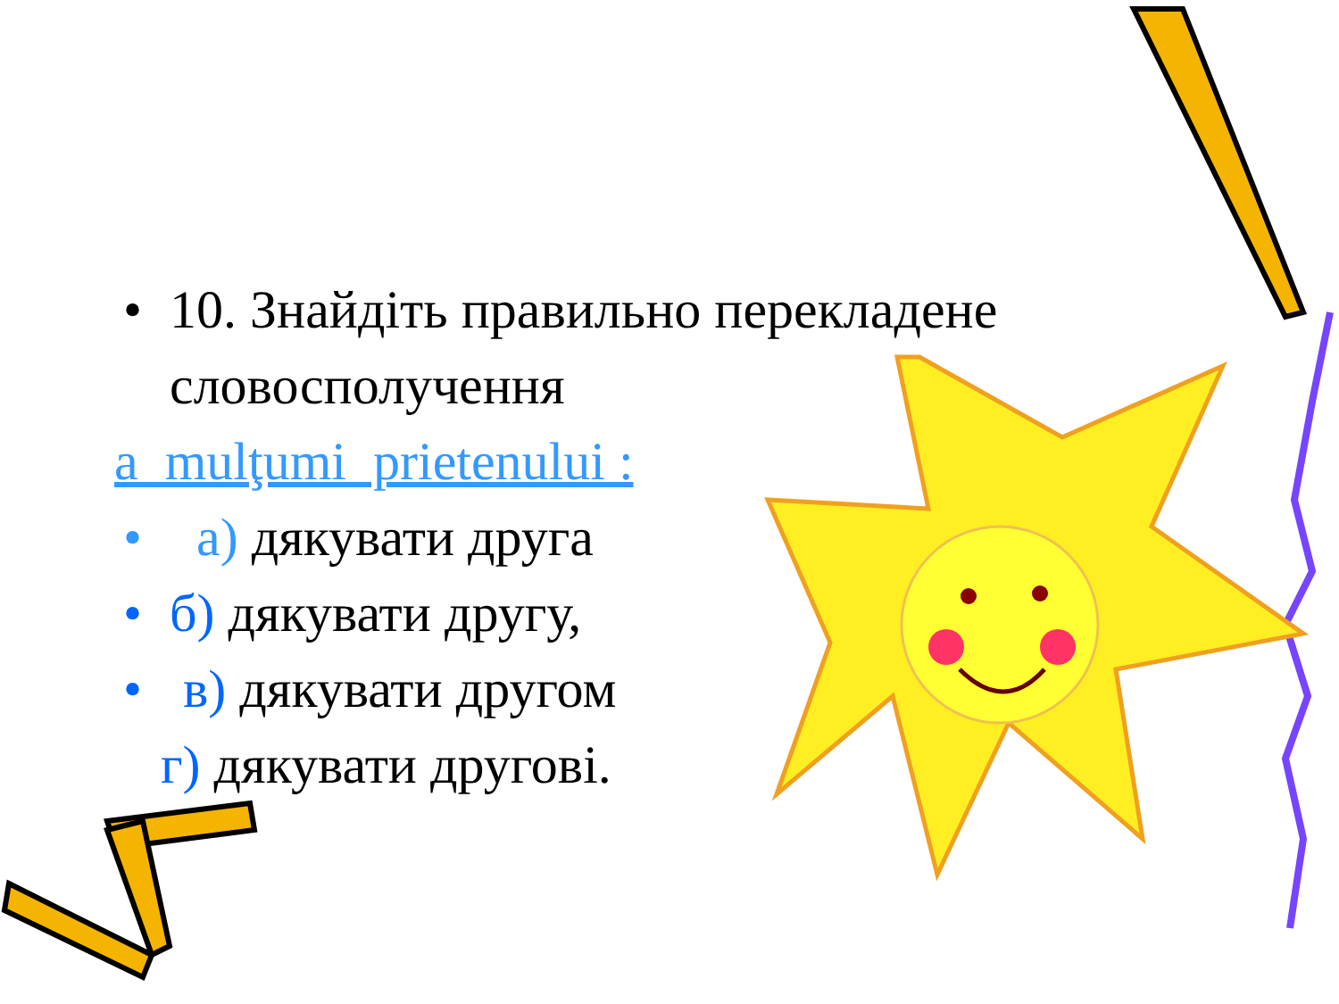• 10. Знайдіть правильно перекладене
словосполучення
a mulţumi prietenului :
• а) дякувати друга
• б) дякувати другу,
• в) дякувати другом
г) дякувати другові.